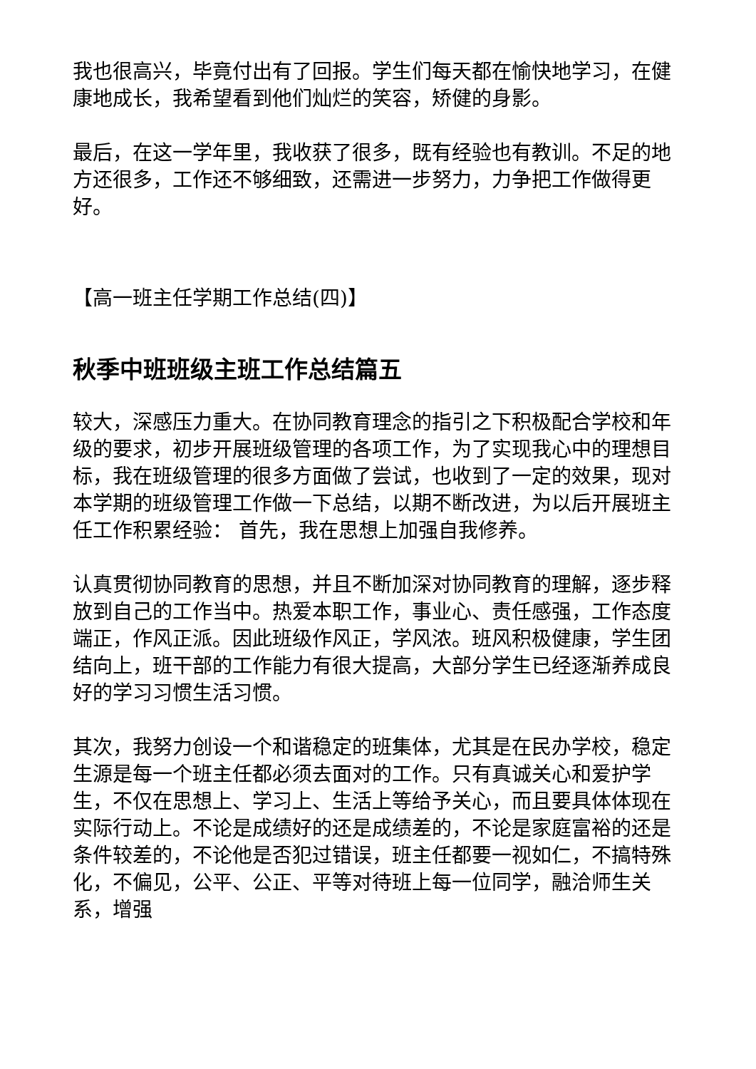我也很高兴，毕竟付出有了回报。学生们每天都在愉快地学习，在健康地成长，我希望看到他们灿烂的笑容，矫健的身影。
最后，在这一学年里，我收获了很多，既有经验也有教训。不足的地方还很多，工作还不够细致，还需进一步努力，力争把工作做得更好。
【高一班主任学期工作总结(四)】
秋季中班班级主班工作总结篇五
较大，深感压力重大。在协同教育理念的指引之下积极配合学校和年级的要求，初步开展班级管理的各项工作，为了实现我心中的理想目标，我在班级管理的很多方面做了尝试，也收到了一定的效果，现对本学期的班级管理工作做一下总结，以期不断改进，为以后开展班主任工作积累经验： 首先，我在思想上加强自我修养。
认真贯彻协同教育的思想，并且不断加深对协同教育的理解，逐步释放到自己的工作当中。热爱本职工作，事业心、责任感强，工作态度端正，作风正派。因此班级作风正，学风浓。班风积极健康，学生团结向上，班干部的工作能力有很大提高，大部分学生已经逐渐养成良好的学习习惯生活习惯。
其次，我努力创设一个和谐稳定的班集体，尤其是在民办学校，稳定生源是每一个班主任都必须去面对的工作。只有真诚关心和爱护学生，不仅在思想上、学习上、生活上等给予关心，而且要具体体现在实际行动上。不论是成绩好的还是成绩差的，不论是家庭富裕的还是条件较差的，不论他是否犯过错误，班主任都要一视如仁，不搞特殊化，不偏见，公平、公正、平等对待班上每一位同学，融洽师生关系，增强